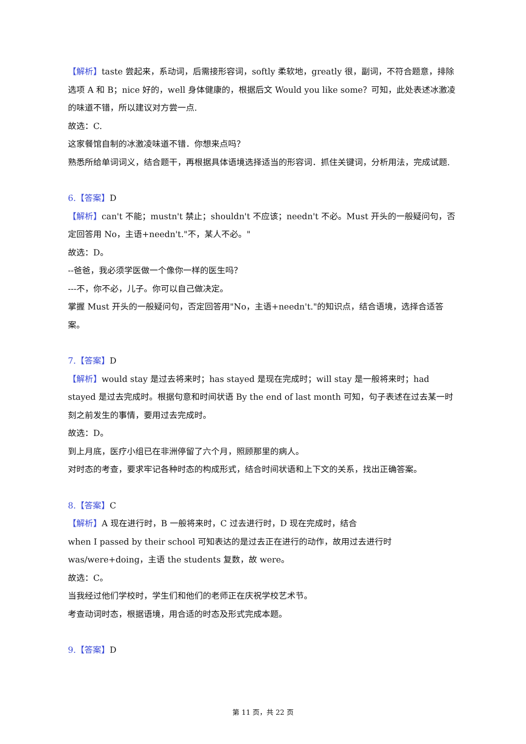【解析】taste 尝起来，系动词，后需接形容词，softly 柔软地，greatly 很，副词，不符合题意，排除选项 A 和 B；nice 好的，well 身体健康的，根据后文 Would you like some？可知，此处表述冰激凌的味道不错，所以建议对方尝一点.
故选：C.
这家餐馆自制的冰激凌味道不错．你想来点吗？
熟悉所给单词词义，结合题干，再根据具体语境选择适当的形容词．抓住关键词，分析用法，完成试题.
6.【答案】D
【解析】can't 不能；mustn't 禁止；shouldn't 不应该；needn't 不必。Must 开头的一般疑问句，否定回答用 No，主语+needn't."不，某人不必。"
故选：D。
--爸爸，我必须学医做一个像你一样的医生吗？
---不，你不必，儿子。你可以自己做决定。
掌握 Must 开头的一般疑问句，否定回答用"No，主语+needn't."的知识点，结合语境，选择合适答案。
7.【答案】D
【解析】would stay 是过去将来时；has stayed 是现在完成时；will stay 是一般将来时；had stayed 是过去完成时。根据句意和时间状语 By the end of last month 可知，句子表述在过去某一时刻之前发生的事情，要用过去完成时。
故选：D。
到上月底，医疗小组已在非洲停留了六个月，照顾那里的病人。
对时态的考查，要求牢记各种时态的构成形式，结合时间状语和上下文的关系，找出正确答案。
8.【答案】C
【解析】A 现在进行时，B 一般将来时，C 过去进行时，D 现在完成时，结合
when I passed by their school 可知表达的是过去正在进行的动作，故用过去进行时 was/were+doing，主语 the students 复数，故 were。
故选：C。
当我经过他们学校时，学生们和他们的老师正在庆祝学校艺术节。
考查动词时态，根据语境，用合适的时态及形式完成本题。
9.【答案】D
第 11 页，共 22 页